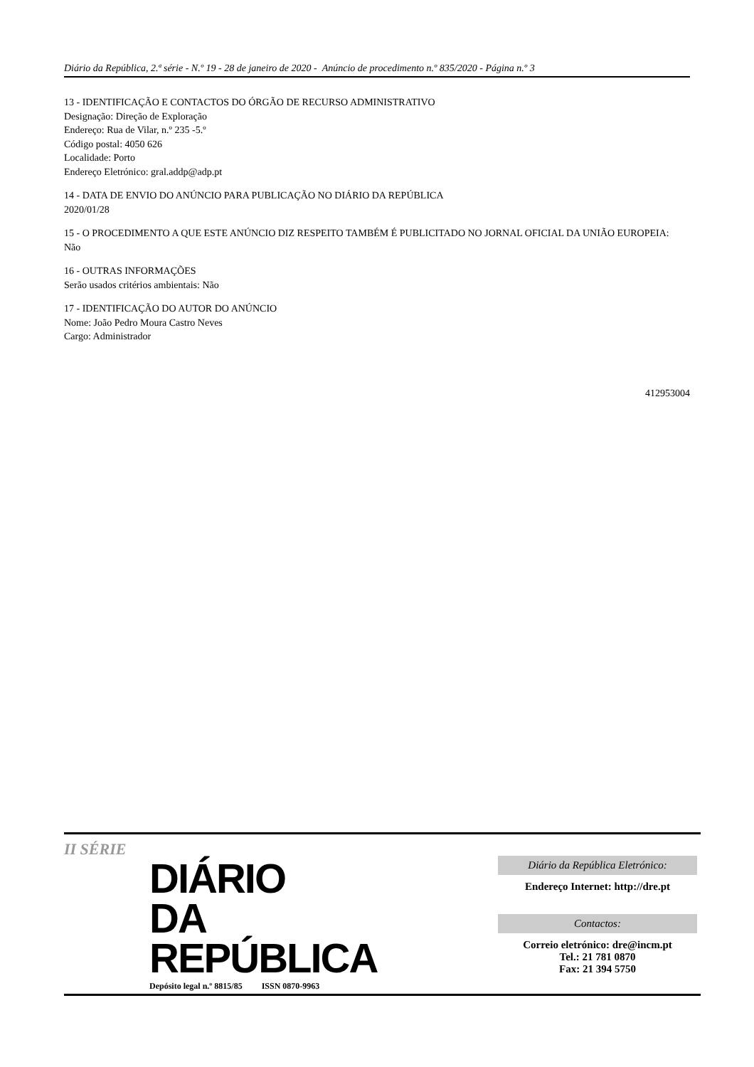Diário da República, 2.ª série - N.º 19 - 28 de janeiro de 2020 - Anúncio de procedimento n.º 835/2020 - Página n.º 3
13 - IDENTIFICAÇÃO E CONTACTOS DO ÓRGÃO DE RECURSO ADMINISTRATIVO
Designação: Direção de Exploração
Endereço: Rua de Vilar, n.º 235 -5.º
Código postal: 4050 626
Localidade: Porto
Endereço Eletrónico: gral.addp@adp.pt
14 - DATA DE ENVIO DO ANÚNCIO PARA PUBLICAÇÃO NO DIÁRIO DA REPÚBLICA
2020/01/28
15 - O PROCEDIMENTO A QUE ESTE ANÚNCIO DIZ RESPEITO TAMBÉM É PUBLICITADO NO JORNAL OFICIAL DA UNIÃO EUROPEIA:
Não
16 - OUTRAS INFORMAÇÕES
Serão usados critérios ambientais: Não
17 - IDENTIFICAÇÃO DO AUTOR DO ANÚNCIO
Nome: João Pedro Moura Castro Neves
Cargo: Administrador
412953004
II SÉRIE
DIÁRIO
DA REPÚBLICA
Depósito legal n.º 8815/85 ISSN 0870-9963
Diário da República Eletrónico:
Endereço Internet: http://dre.pt
Contactos:
Correio eletrónico: dre@incm.pt
Tel.: 21 781 0870
Fax: 21 394 5750